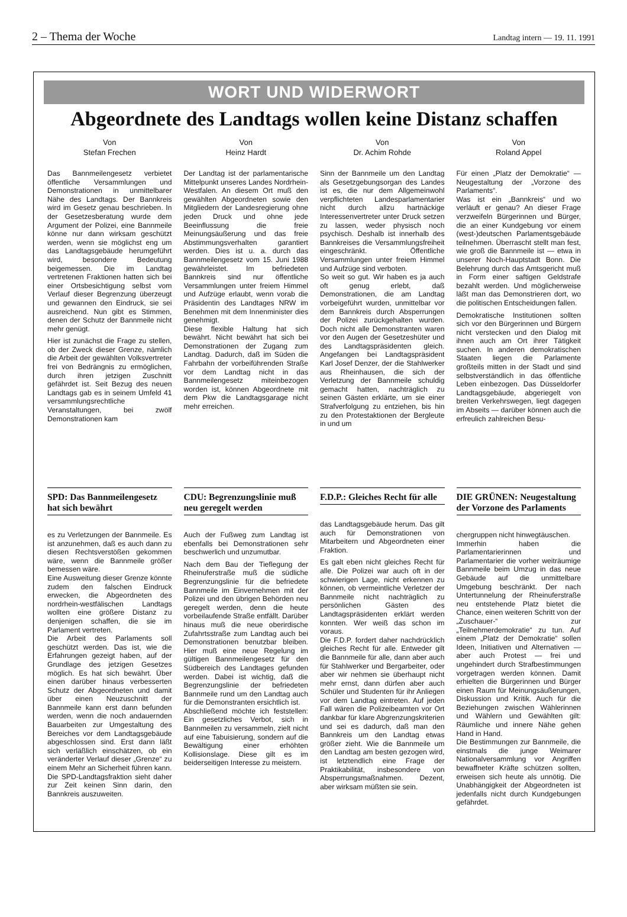2 – Thema der Woche Landtag intern — 19. 11. 1991
WORT UND WIDERWORT
Abgeordnete des Landtags wollen keine Distanz schaffen
Von
Stefan Frechen
Das Bannmeilengesetz verbietet öffentliche Versammlungen und Demonstrationen in unmittelbarer Nähe des Landtags. Der Bannkreis wird im Gesetz genau beschrieben. In der Gesetzesberatung wurde dem Argument der Polizei, eine Bannmeile könne nur dann wirksam geschützt werden, wenn sie möglichst eng um das Landtagsgebäude herumgeführt wird, besondere Bedeutung beigemessen. Die im Landtag vertretenen Fraktionen hatten sich bei einer Ortsbesichtigung selbst vom Verlauf dieser Begrenzung überzeugt und gewannen den Eindruck, sie sei ausreichend. Nun gibt es Stimmen, denen der Schutz der Bannmeile nicht mehr genügt.
Hier ist zunächst die Frage zu stellen, ob der Zweck dieser Grenze, nämlich die Arbeit der gewählten Volksvertreter frei von Bedrängnis zu ermöglichen, durch ihren jetzigen Zuschnitt gefährdet ist. Seit Bezug des neuen Landtags gab es in seinem Umfeld 41 versammlungsrechtliche Veranstaltungen, bei zwölf Demonstrationen kam
SPD: Das Bannmeilengesetz hat sich bewährt
es zu Verletzungen der Bannmeile. Es ist anzunehmen, daß es auch dann zu diesen Rechtsverstößen gekommen wäre, wenn die Bannmeile größer bemessen wäre.
Eine Ausweitung dieser Grenze könnte zudem den falschen Eindruck erwecken, die Abgeordneten des nordrhein-westfälischen Landtags wollten eine größere Distanz zu denjenigen schaffen, die sie im Parlament vertreten.
Die Arbeit des Parlaments soll geschützt werden. Das ist, wie die Erfahrungen gezeigt haben, auf der Grundlage des jetzigen Gesetzes möglich. Es hat sich bewährt. Über einen darüber hinaus verbesserten Schutz der Abgeordneten und damit über einen Neuzuschnitt der Bannmeile kann erst dann befunden werden, wenn die noch andauernden Bauarbeiten zur Umgestaltung des Bereiches vor dem Landtagsgebäude abgeschlossen sind. Erst dann läßt sich verläßlich einschätzen, ob ein veränderter Verlauf dieser „Grenze“ zu einem Mehr an Sicherheit führen kann. Die SPD-Landtagsfraktion sieht daher zur Zeit keinen Sinn darin, den Bannkreis auszuweiten.
Von
Heinz Hardt
Der Landtag ist der parlamentarische Mittelpunkt unseres Landes Nordrhein-Westfalen. An diesem Ort muß den gewählten Abgeordneten sowie den Mitgliedern der Landesregierung ohne jeden Druck und ohne jede Beeinflussung die freie Meinungsäußerung und das freie Abstimmungsverhalten garantiert werden. Dies ist u. a. durch das Bannmeilengesetz vom 15. Juni 1988 gewährleistet. Im befriedeten Bannkreis sind nur öffentliche Versammlungen unter freiem Himmel und Aufzüge erlaubt, wenn vorab die Präsidentin des Landtages NRW im Benehmen mit dem Innenminister dies genehmigt.
Diese flexible Haltung hat sich bewährt. Nicht bewährt hat sich bei Demonstrationen der Zugang zum Landtag. Dadurch, daß im Süden die Fahrbahn der vorbeiführenden Straße vor dem Landtag nicht in das Bannmeilengesetz miteinbezogen worden ist, können Abgeordnete mit dem Pkw die Landtagsgarage nicht mehr erreichen.
CDU: Begrenzungslinie muß neu geregelt werden
Auch der Fußweg zum Landtag ist ebenfalls bei Demonstrationen sehr beschwerlich und unzumutbar.
Nach dem Bau der Tieflegung der Rheinuferstraße muß die südliche Begrenzungslinie für die befriedete Bannmeile im Einvernehmen mit der Polizei und den übrigen Behörden neu geregelt werden, denn die heute vorbeilaufende Straße entfällt. Darüber hinaus muß die neue oberirdische Zufahrtsstraße zum Landtag auch bei Demonstrationen benutzbar bleiben. Hier muß eine neue Regelung im gültigen Bannmeilengesetz für den Südbereich des Landtages gefunden werden. Dabei ist wichtig, daß die Begrenzungslinie der befriedeten Bannmeile rund um den Landtag auch für die Demonstranten ersichtlich ist.
Abschließend möchte ich feststellen: Ein gesetzliches Verbot, sich in Bannmeilen zu versammeln, zielt nicht auf eine Tabuisierung, sondern auf die Bewältigung einer erhöhten Kollisionslage. Diese gilt es im beiderseitigen Interesse zu meistern.
Von
Dr. Achim Rohde
Sinn der Bannmeile um den Landtag als Gesetzgebungsorgan des Landes ist es, die nur dem Allgemeinwohl verpflichteten Landesparlamentarier nicht durch allzu hartnäckige Interessenvertreter unter Druck setzen zu lassen, weder physisch noch psychisch. Deshalb ist innerhalb des Bannkreises die Versammlungsfreiheit eingeschränkt. Öffentliche Versammlungen unter freiem Himmel und Aufzüge sind verboten.
So weit so gut. Wir haben es ja auch oft genug erlebt, daß Demonstrationen, die am Landtag vorbeigeführt wurden, unmittelbar vor dem Bannkreis durch Absperrungen der Polizei zurückgehalten wurden. Doch nicht alle Demonstranten waren vor den Augen der Gesetzeshüter und des Landtagspräsidenten gleich. Angefangen bei Landtagspräsident Karl Josef Denzer, der die Stahlwerker aus Rheinhausen, die sich der Verletzung der Bannmeile schuldig gemacht hatten, nachträglich zu seinen Gästen erklärte, um sie einer Strafverfolgung zu entziehen, bis hin zu den Protestaktionen der Bergleute in und um
F.D.P.: Gleiches Recht für alle
das Landtagsgebäude herum. Das gilt auch für Demonstrationen von Mitarbeitern und Abgeordneten einer Fraktion.
Es galt eben nicht gleiches Recht für alle. Die Polizei war auch oft in der schwierigen Lage, nicht erkennen zu können, ob vermeintliche Verletzer der Bannmeile nicht nachträglich zu persönlichen Gästen des Landtagspräsidenten erklärt werden konnten. Wer weiß das schon im voraus.
Die F.D.P. fordert daher nachdrücklich gleiches Recht für alle. Entweder gilt die Bannmeile für alle, dann aber auch für Stahlwerker und Bergarbeiter, oder aber wir nehmen sie überhaupt nicht mehr ernst, dann dürfen aber auch Schüler und Studenten für ihr Anliegen vor dem Landtag eintreten. Auf jeden Fall wären die Polizeibeamten vor Ort dankbar für klare Abgrenzungskriterien und sei es dadurch, daß man den Bannkreis um den Landtag etwas größer zieht. Wie die Bannmeile um den Landtag am besten gezogen wird, ist letztendlich eine Frage der Praktikabilität, insbesondere von Absperrungsmaßnahmen. Dezent, aber wirksam müßten sie sein.
Von
Roland Appel
Für einen „Platz der Demokratie“ — Neugestaltung der „Vorzone des Parlaments“.
Was ist ein „Bannkreis“ und wo verläuft er genau? An dieser Frage verzweifeln Bürgerinnen und Bürger, die an einer Kundgebung vor einem (west-)deutschen Parlamentsgebäude teilnehmen. Überrascht stellt man fest, wie groß die Bannmeile ist — etwa in unserer Noch-Hauptstadt Bonn. Die Belehrung durch das Amtsgericht muß in Form einer saftigen Geldstrafe bezahlt werden. Und möglicherweise läßt man das Demonstrieren dort, wo die politischen Entscheidungen fallen.
Demokratische Institutionen sollten sich vor den Bürgerinnen und Bürgern nicht verstecken und den Dialog mit ihnen auch am Ort ihrer Tätigkeit suchen. In anderen demokratischen Staaten liegen die Parlamente großteils mitten in der Stadt und sind selbstverständlich in das öffentliche Leben einbezogen. Das Düsseldorfer Landtagsgebäude, abgeriegelt von breiten Verkehrswegen, liegt dagegen im Abseits — darüber können auch die erfreulich zahlreichen Besu-
DIE GRÜNEN: Neugestaltung der Vorzone des Parlaments
chergruppen nicht hinwegtäuschen.
Immerhin haben die Parlamentarierinnen und Parlamentarier die vorher weiträumige Bannmeile beim Umzug in das neue Gebäude auf die unmittelbare Umgebung beschränkt. Der nach Untertunnelung der Rheinuferstraße neu entstehende Platz bietet die Chance, einen weiteren Schritt von der „Zuschauer-“ zur „Teilnehmerdemokratie“ zu tun. Auf einem „Platz der Demokratie“ sollen Ideen, Initiativen und Alternativen — aber auch Protest — frei und ungehindert durch Strafbestimmungen vorgetragen werden können. Damit erhielten die Bürgerinnen und Bürger einen Raum für Meinungsäußerungen, Diskussion und Kritik. Auch für die Beziehungen zwischen Wählerinnen und Wählern und Gewählten gilt: Räumliche und innere Nähe gehen Hand in Hand.
Die Bestimmungen zur Bannmeile, die einstmals die junge Weimarer Nationalversammlung vor Angriffen bewaffneter Kräfte schützen sollten, erweisen sich heute als unnötig. Die Unabhängigkeit der Abgeordneten ist jedenfalls nicht durch Kundgebungen gefährdet.